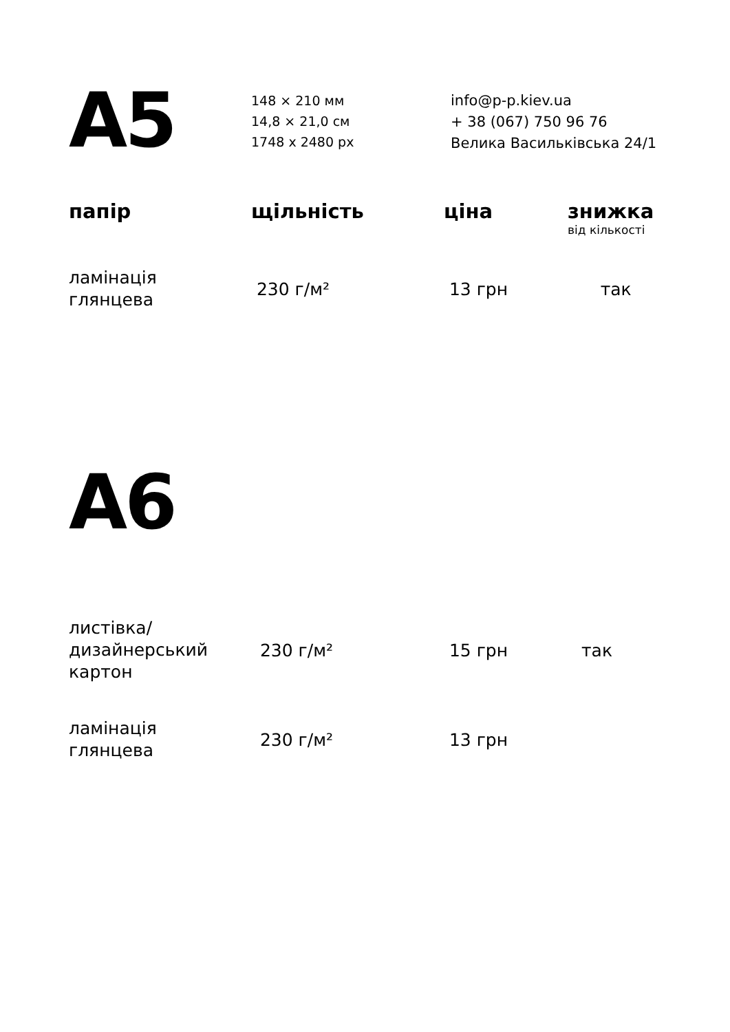A5
148 × 210 мм
14,8 × 21,0 см
1748 x 2480 px
info@p-p.kiev.ua
+ 38 (067) 750 96 76
Велика Васильківська 24/1
| папір | щільність | ціна | знижка від кількості |
| --- | --- | --- | --- |
| ламінація глянцева | 230 г/м² | 13 грн | так |
A6
| листівка/ дизайнерський картон | 230 г/м² | 15 грн | так |
| ламінація глянцева | 230 г/м² | 13 грн | |